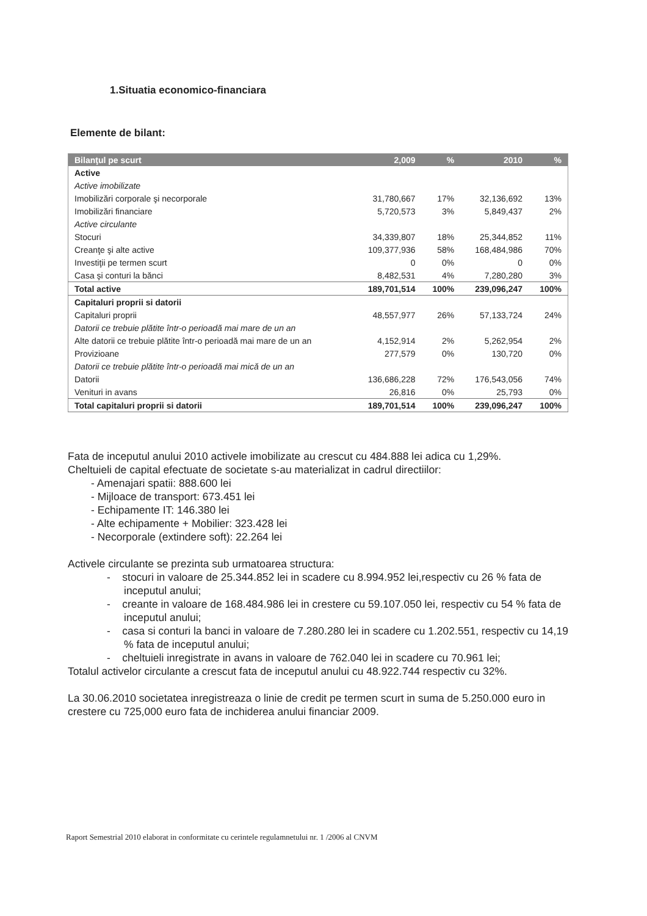1.Situatia economico-financiara
Elemente de bilant:
| Bilanţul pe scurt | 2,009 | % | 2010 | % |
| --- | --- | --- | --- | --- |
| Active | | | | |
| Active imobilizate | | | | |
| Imobilizări corporale şi necorporale | 31,780,667 | 17% | 32,136,692 | 13% |
| Imobilizări financiare | 5,720,573 | 3% | 5,849,437 | 2% |
| Active circulante | | | | |
| Stocuri | 34,339,807 | 18% | 25,344,852 | 11% |
| Creanţe şi alte active | 109,377,936 | 58% | 168,484,986 | 70% |
| Investiţii pe termen scurt | 0 | 0% | 0 | 0% |
| Casa şi conturi la bănci | 8,482,531 | 4% | 7,280,280 | 3% |
| Total active | 189,701,514 | 100% | 239,096,247 | 100% |
| Capitaluri proprii si datorii | | | | |
| Capitaluri proprii | 48,557,977 | 26% | 57,133,724 | 24% |
| Datorii ce trebuie plătite într-o perioadă mai mare de un an | | | | |
| Alte datorii ce trebuie plătite într-o perioadă mai mare de un an | 4,152,914 | 2% | 5,262,954 | 2% |
| Provizioane | 277,579 | 0% | 130,720 | 0% |
| Datorii ce trebuie plătite într-o perioadă mai mică de un an | | | | |
| Datorii | 136,686,228 | 72% | 176,543,056 | 74% |
| Venituri in avans | 26,816 | 0% | 25,793 | 0% |
| Total capitaluri proprii si datorii | 189,701,514 | 100% | 239,096,247 | 100% |
Fata de inceputul anului 2010 activele imobilizate au crescut cu 484.888 lei adica cu 1,29%.
Cheltuieli de capital efectuate de societate s-au materializat in cadrul directiilor:
- Amenajari spatii: 888.600 lei
- Mijloace de transport: 673.451 lei
- Echipamente IT: 146.380 lei
- Alte echipamente + Mobilier: 323.428 lei
- Necorporale (extindere soft): 22.264 lei
Activele circulante se prezinta sub urmatoarea structura:
- stocuri in valoare de 25.344.852 lei in scadere cu 8.994.952 lei,respectiv cu 26 % fata de inceputul anului;
- creante in valoare de 168.484.986 lei in crestere cu 59.107.050 lei, respectiv cu 54 % fata de inceputul anului;
- casa si conturi la banci in valoare de 7.280.280 lei in scadere cu 1.202.551, respectiv cu 14,19 % fata de inceputul anului;
- cheltuieli inregistrate in avans in valoare de 762.040 lei in scadere cu 70.961 lei;
Totalul activelor circulante a crescut fata de inceputul anului cu 48.922.744 respectiv cu 32%.
La 30.06.2010 societatea inregistreaza o linie de credit pe termen scurt in suma de 5.250.000 euro in crestere cu 725,000 euro fata de inchiderea anului financiar 2009.
Raport Semestrial 2010 elaborat in conformitate cu cerintele regulamnetului nr. 1 /2006 al CNVM